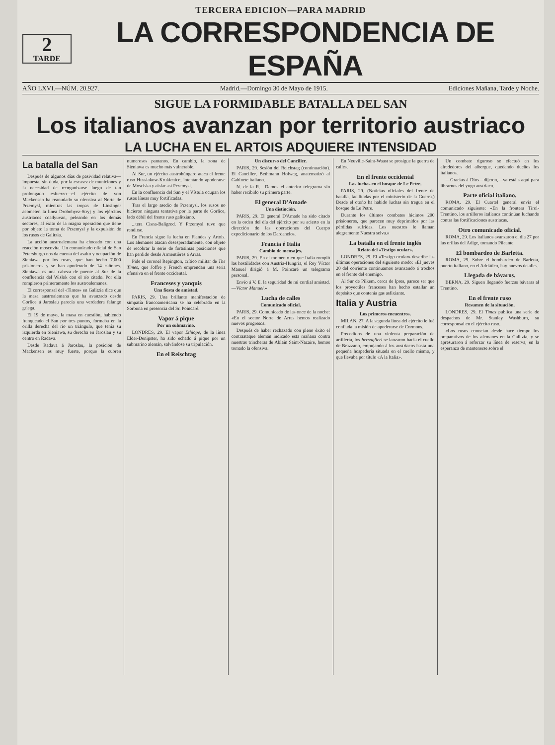TERCERA EDICION—PARA MADRID
2
TARDE
LA CORRESPONDENCIA DE ESPAÑA
AÑO LXVI.—NÚM. 20.927. Madrid.—Domingo 30 de Mayo de 1915. Ediciones Mañana, Tarde y Noche.
SIGUE LA FORMIDABLE BATALLA DEL SAN
Los italianos avanzan por territorio austriaco
LA LUCHA EN EL ARTOIS ADQUIERE INTENSIDAD
La batalla del San
Después de algunos días de pasividad relativa—impuesta, sin duda, por la escasez de municiones y la necesidad de reorganizarse luego de tan prolongado esfuerzo—el ejército de von Mackensen ha reanudado su ofensiva al Norte de Przemysl, mientras las tropas de Linsinger acometen la línea Drobobyez-Stryj y los ejércitos austriacos coadyuvan, peleando en los demás sectores, al éxito de la magna operación que tiene por objeto la toma de Przemysl y la expulsión de los rusos de Galitzia.
La acción austroalemana ha chocado con una reacción moscovita. Un comunicado oficial de San Petersburgo nos da cuenta del asalto y ocupación de Sieniawa por los rusos, que han hecho 7.000 prisioneros y se han apoderado de 14 cañones. Sieniawa es una cabeza de puente al Sur de la confluencia del Wislok con el río citado. Por ella rompieron primeramente los austroalemanes.
El corresponsal del «Times» en Galitzia dice que la masa austroalemana que ha avanzado desde Gorlice á Jaroslau parecía una verdadera falange griega.
El 19 de mayo, la masa en cuestión, habiendo franqueado el San por tres puntos, formaba en la orilla derecha del río un triángulo, que tenía su izquierda en Sieniawa, su derecha en Jaroslau y su centro en Radava.
Desde Radava á Jaroslau, la posición de Mackensen es muy fuerte, porque la cubren numerosos pantanos. En cambio, la zona de Sieniawa es mucho más vulnerable.
Al Sur, un ejército austrohúngaro ataca el frente ruso Hussiakow-Krukienice, intentando apoderarse de Mosciska y aislar así Przemysl.
En la confluencia del San y el Vístula ocupan los rusos líneas muy fortificadas.
Tras el largo asedio de Przemysl, los rusos no hicieron ninguna tentativa por la parte de Gorlice, lado débil del frente ruso galitziano.
...tera Cisna-Baligrod. Y Przemysl tuvo que rendirse.
En Francia sigue la lucha en Flandes y Artois. Los alemanes atacan desesperadamente, con objeto de recobrar la serie de fortísimas posiciones que han perdido desde Armentières á Arras.
Pide el coronel Repington, crítico militar de The Times, que Joffre y French emprendan una seria ofensiva en el frente occidental.
Franceses y yanquis
Una fiesta de amistad.
PARIS, 29. Una brillante manifestación de simpatía francoamericana se ha celebrado en la Sorbona en presencia del Sr. Poincaré.
Vapor á pique
Por un submarino.
LONDRES, 29. El vapor Ethiope, de la línea Elder-Denipster, ha sido echado á pique por un submarino alemán, salvándose su tripulación.
En el Reischtag
Un discurso del Canciller.
PARIS, 29. Sesión del Reichstag (continuación). El Canciller, Bethmann Holweg, anatematizó al Gabinete italiano.
N. de la R.—Damos el anterior telegrama sin haber recibido su primera parte.
El general D'Amade
Una distinción.
PARIS, 29. El general D'Amade ha sido citado en la orden del día del ejército por su acierto en la dirección de las operaciones del Cuerpo expedicionario de los Dardanelos.
Francia é Italia
Cambio de mensajes.
PARIS, 29. En el momento en que Italia rompió las hostilidades con Austria-Hungría, el Rey Víctor Manuel dirigió á M. Poincaré un telegrama personal.
Envío á V. E. la seguridad de mi cordial amistad.—Víctor Manuel.»
Lucha de calles
Comunicado oficial.
PARIS, 29. Comunicado de las once de la noche: «En el sector Norte de Arras hemos realizado nuevos progresos.
Después de haber rechazado con pleno éxito el contraataque alemán indicado esta mañana contra nuestras trincheras de Ablain Saint-Nazaire, hemos tomado la ofensiva.
En Neuville-Saint-Waast se prosigue la guerra de calles.
En el frente occidental
Las luchas en el bosque de Le Petre.
PARIS, 29. (Noticias oficiales del frente de batalla, facilitadas por el ministerio de la Guerra.) Desde el otoño ha habido luchas sin tregua en el bosque de Le Petre.
Durante los últimos combates hicimos 200 prisioneros, que parecen muy deprimidos por las pérdidas sufridas. Los nuestros le llaman alegremente Nuestra selva.»
La batalla en el frente inglés
Relato del «Testigo ocular».
LONDRES, 29. El «Testigo ocular» describe las últimas operaciones del siguiente modo: «El jueves 20 del corriente continuamos avanzando á trochos en el frente del enemigo.
Al Sur de Pilkem, cerca de Ipres, parece ser que los proyectiles franceses han hecho estallar un depósito que contenía gas asfixiante.
Italia y Austria
Los primeros encuentros.
MILAN, 27. A la segunda línea del ejército le fué confiada la misión de apoderarse de Cormons.
Precedidos de una violenta preparación de artillería, los bersaglieri se lanzaron hacia el cuello de Brazzano, empujando á los austriacos hasta una pequeña hospedería situada en el cuello mismo, y que llevaba por título «A la Italia».
Un combate riguroso se efectuó en los alrededores del albergue, quedando dueños los italianos.
—Gracias á Dios—dijeron,—ya estáis aquí para librarnos del yugo austriaco.
Parte oficial italiano.
ROMA, 29. El Cuartel general envía el comunicado siguiente: «En la frontera Tirol-Trentino, los artilleros italianos continúan luchando contra las fortificaciones austriacas.
Otro comunicado oficial.
ROMA, 29. Los italianos avanzaron el día 27 por las orillas del Adige, tomando Pilcante.
El bombardeo de Barletta.
ROMA, 29. Sobre el bombardeo de Barletta, puerto italiano, en el Adriático, hay nuevos detalles.
Llegada de bávaros.
BERNA, 29. Siguen llegando fuerzas bávaras al Trentino.
En el frente ruso
Resumen de la situación.
LONDRES, 29. El Times publica una serie de despachos de Mr. Stanley Washburn, su corresponsal en el ejército ruso.
«Los rusos conocían desde hace tiempo los preparativos de los alemanes en la Galitzia, y se apresuraron á reforzar su línea de reserva, en la esperanza de mantenerse sobre el